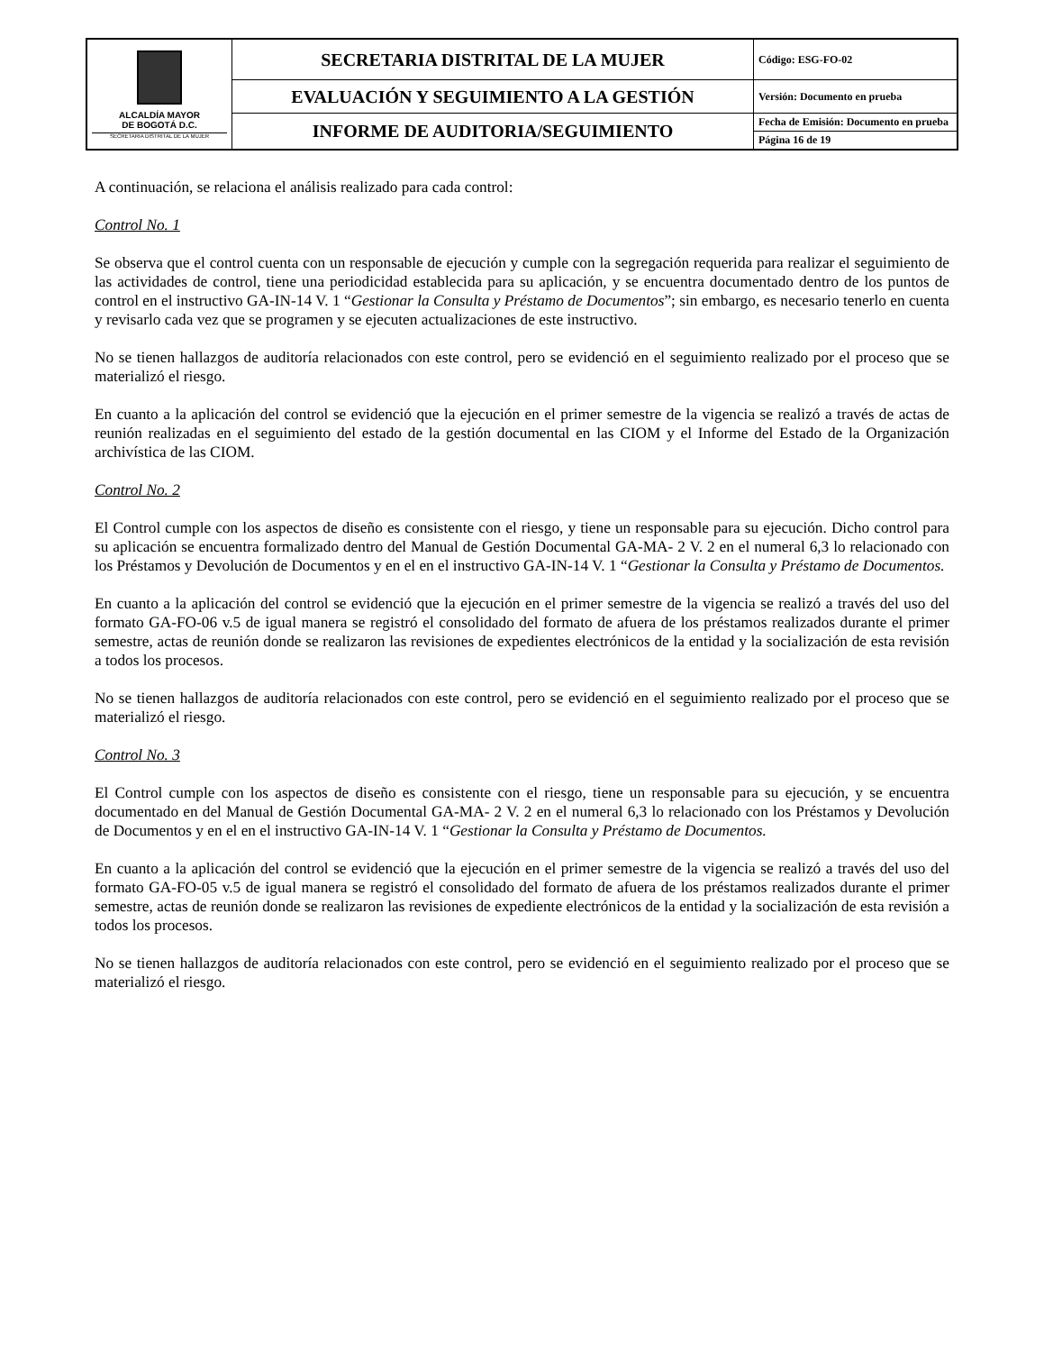| ALCALDÍA MAYOR DE BOGOTÁ D.C. SECRETARIA DISTRITAL DE LA MUJER | SECRETARIA DISTRITAL DE LA MUJER | Código: ESG-FO-02 |
| | EVALUACIÓN Y SEGUIMIENTO A LA GESTIÓN | Versión: Documento en prueba |
| | INFORME DE AUDITORIA/SEGUIMIENTO | Fecha de Emisión: Documento en prueba |
| | | Página 16 de 19 |
A continuación, se relaciona el análisis realizado para cada control:
Control No. 1
Se observa que el control cuenta con un responsable de ejecución y cumple con la segregación requerida para realizar el seguimiento de las actividades de control, tiene una periodicidad establecida para su aplicación, y se encuentra documentado dentro de los puntos de control en el instructivo GA-IN-14 V. 1 “Gestionar la Consulta y Préstamo de Documentos”; sin embargo, es necesario tenerlo en cuenta y revisarlo cada vez que se programen y se ejecuten actualizaciones de este instructivo.
No se tienen hallazgos de auditoría relacionados con este control, pero se evidenció en el seguimiento realizado por el proceso que se materializó el riesgo.
En cuanto a la aplicación del control se evidenció que la ejecución en el primer semestre de la vigencia se realizó a través de actas de reunión realizadas en el seguimiento del estado de la gestión documental en las CIOM y el Informe del Estado de la Organización archivística de las CIOM.
Control No. 2
El Control cumple con los aspectos de diseño es consistente con el riesgo, y tiene un responsable para su ejecución. Dicho control para su aplicación se encuentra formalizado dentro del Manual de Gestión Documental GA-MA- 2 V. 2 en el numeral 6,3 lo relacionado con los Préstamos y Devolución de Documentos y en el en el instructivo GA-IN-14 V. 1 “Gestionar la Consulta y Préstamo de Documentos.
En cuanto a la aplicación del control se evidenció que la ejecución en el primer semestre de la vigencia se realizó a través del uso del formato GA-FO-06 v.5 de igual manera se registró el consolidado del formato de afuera de los préstamos realizados durante el primer semestre, actas de reunión donde se realizaron las revisiones de expedientes electrónicos de la entidad y la socialización de esta revisión a todos los procesos.
No se tienen hallazgos de auditoría relacionados con este control, pero se evidenció en el seguimiento realizado por el proceso que se materializó el riesgo.
Control No. 3
El Control cumple con los aspectos de diseño es consistente con el riesgo, tiene un responsable para su ejecución, y se encuentra documentado en del Manual de Gestión Documental GA-MA- 2 V. 2 en el numeral 6,3 lo relacionado con los Préstamos y Devolución de Documentos y en el en el instructivo GA-IN-14 V. 1 “Gestionar la Consulta y Préstamo de Documentos.
En cuanto a la aplicación del control se evidenció que la ejecución en el primer semestre de la vigencia se realizó a través del uso del formato GA-FO-05 v.5 de igual manera se registró el consolidado del formato de afuera de los préstamos realizados durante el primer semestre, actas de reunión donde se realizaron las revisiones de expediente electrónicos de la entidad y la socialización de esta revisión a todos los procesos.
No se tienen hallazgos de auditoría relacionados con este control, pero se evidenció en el seguimiento realizado por el proceso que se materializó el riesgo.